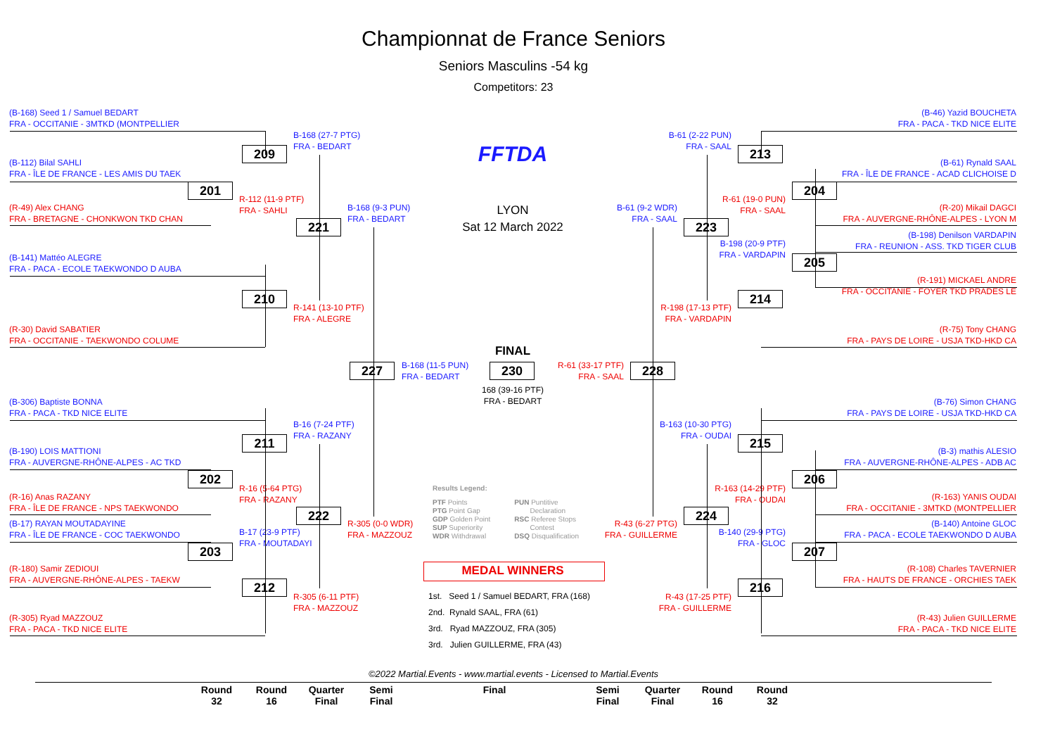Championnat de France Seniors
Seniors Masculins -54 kg
Competitors: 23
(B-168) Seed 1 / Samuel BEDART
FRA - OCCITANIE - 3MTKD (MONTPELLIER
B-168 (27-7 PTG)
FRA - BEDART
209
(B-112) Bilal SAHLI
FRA - ÎLE DE FRANCE - LES AMIS DU TAEK
201
R-112 (11-9 PTF)
FRA - SAHLI
(R-49) Alex CHANG
FRA - BRETAGNE - CHONKWON TKD CHAN
B-168 (9-3 PUN)
FRA - BEDART
221
FFTDA
LYON
Sat 12 March 2022
B-61 (2-22 PUN)
FRA - SAAL
(B-46) Yazid BOUCHETA
FRA - PACA - TKD NICE ELITE
213
(B-61) Rynald SAAL
FRA - ÎLE DE FRANCE - ACAD CLICHOISE D
204
R-61 (19-0 PUN)
FRA - SAAL
B-61 (9-2 WDR)
FRA - SAAL
(R-20) Mikail DAGCI
FRA - AUVERGNE-RHÔNE-ALPES - LYON M
223
(B-198) Denilson VARDAPIN
FRA - REUNION - ASS. TKD TIGER CLUB
B-198 (20-9 PTF)
FRA - VARDAPIN
205
(B-141) Mattéo ALEGRE
FRA - PACA - ECOLE TAEKWONDO D AUBA
(R-191) MICKAEL ANDRE
FRA - OCCITANIE - FOYER TKD PRADES LE
210
214
R-141 (13-10 PTF)
FRA - ALEGRE
R-198 (17-13 PTF)
FRA - VARDAPIN
(R-30) David SABATIER
FRA - OCCITANIE - TAEKWONDO COLUME
(R-75) Tony CHANG
FRA - PAYS DE LOIRE - USJA TKD-HKD CA
FINAL
227
B-168 (11-5 PUN)
FRA - BEDART
230
R-61 (33-17 PTF)
FRA - SAAL
228
168 (39-16 PTF)
FRA - BEDART
(B-306) Baptiste BONNA
FRA - PACA - TKD NICE ELITE
(B-76) Simon CHANG
FRA - PAYS DE LOIRE - USJA TKD-HKD CA
B-16 (7-24 PTF)
FRA - RAZANY
B-163 (10-30 PTG)
FRA - OUDAI
211
215
(B-190) LOIS MATTIONI
FRA - AUVERGNE-RHÔNE-ALPES - AC TKD
(B-3) mathis ALESIO
FRA - AUVERGNE-RHÔNE-ALPES - ADB AC
202
206
R-16 (5-64 PTG)
FRA - RAZANY
R-163 (14-29 PTF)
FRA - OUDAI
(R-16) Anas RAZANY
FRA - ÎLE DE FRANCE - NPS TAEKWONDO
(R-163) YANIS OUDAI
FRA - OCCITANIE - 3MTKD (MONTPELLIER
Results Legend:
PTF Points
PTG Point Gap
GDP Golden Point
SUP Superiority
WDR Withdrawal
PUN Puntitive
Declaration
RSC Referee Stops
Contest
DSQ Disqualification
222
224
R-305 (0-0 WDR)
FRA - MAZZOUZ
R-43 (6-27 PTG)
FRA - GUILLERME
(B-17) RAYAN MOUTADAYINE
FRA - ÎLE DE FRANCE - COC TAEKWONDO
(B-140) Antoine GLOC
FRA - PACA - ECOLE TAEKWONDO D AUBA
B-17 (23-9 PTF)
FRA - MOUTADAYI
B-140 (29-9 PTG)
FRA - GLOC
203
207
(R-180) Samir ZEDIOUI
FRA - AUVERGNE-RHÔNE-ALPES - TAEKW
MEDAL WINNERS
(R-108) Charles TAVERNIER
FRA - HAUTS DE FRANCE - ORCHIES TAEK
212
216
R-305 (6-11 PTF)
FRA - MAZZOUZ
1st. Seed 1 / Samuel BEDART, FRA (168)
2nd. Rynald SAAL, FRA (61)
3rd. Ryad MAZZOUZ, FRA (305)
3rd. Julien GUILLERME, FRA (43)
R-43 (17-25 PTF)
FRA - GUILLERME
(R-305) Ryad MAZZOUZ
FRA - PACA - TKD NICE ELITE
(R-43) Julien GUILLERME
FRA - PACA - TKD NICE ELITE
©2022 Martial.Events - www.martial.events - Licensed to Martial.Events
Round
32
Round
16
Quarter
Final
Semi
Final
Final Semi
Final
Quarter
Final
Round
16
Round
32